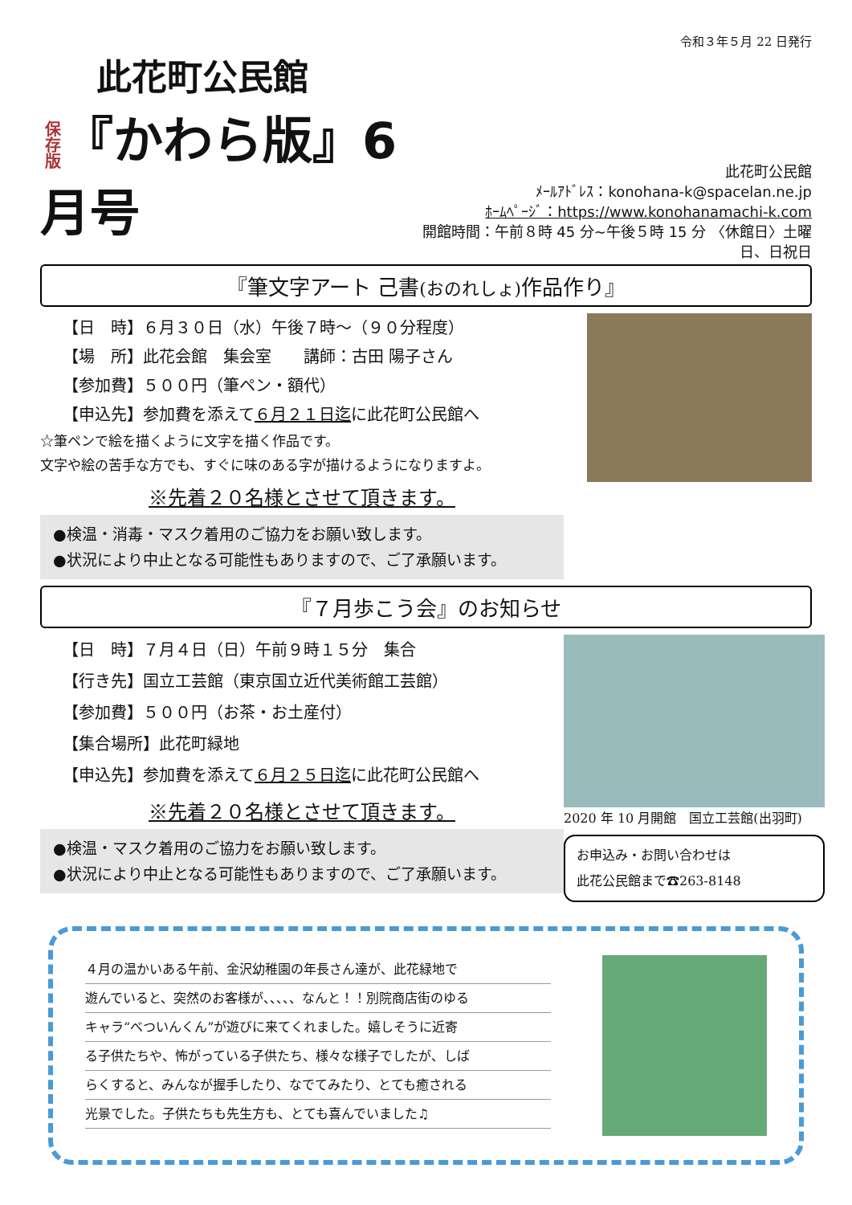令和３年５月 22 日発行
此花町公民館
保存版『かわら版』6月号
此花町公民館
ﾒｰﾙｱﾄﾞﾚｽ：konohana-k@spacelan.ne.jp
ﾎｰﾑﾍﾟｰｼﾞ：https://www.konohanamachi-k.com
開館時間：午前８時 45 分~午後５時 15 分 〈休館日〉土曜日、日祝日
『筆文字アート 己書(おのれしょ) 作品作り』
【日　時】６月３０日（水）午後７時～（９０分程度）
【場　所】此花会館　集会室　　講師：古田 陽子さん
【参加費】５００円（筆ペン・額代）
【申込先】参加費を添えて６月２１日迄に此花町公民館へ
☆筆ペンで絵を描くように文字を描く作品です。
文字や絵の苦手な方でも、すぐに味のある字が描けるようになりますよ。
※先着２０名様とさせて頂きます。
●検温・消毒・マスク着用のご協力をお願い致します。
●状況により中止となる可能性もありますので、ご了承願います。
『７月歩こう会』のお知らせ
【日　時】７月４日（日）午前９時１５分　集合
【行き先】国立工芸館（東京国立近代美術館工芸館）
【参加費】５００円（お茶・お土産付）
【集合場所】此花町緑地
【申込先】参加費を添えて６月２５日迄に此花町公民館へ
※先着２０名様とさせて頂きます。
●検温・マスク着用のご協力をお願い致します。
●状況により中止となる可能性もありますので、ご了承願います。
2020 年 10 月開館　国立工芸館(出羽町)
お申込み・お問い合わせは
此花公民館まで☎263-8148
４月の温かいある午前、金沢幼稚園の年長さん達が、此花緑地で
遊んでいると、突然のお客様が、、、、、なんと！！別院商店街のゆる
キャラ“べついんくん”が遊びに来てくれました。嬉しそうに近寄
る子供たちや、怖がっている子供たち、様々な様子でしたが、しば
らくすると、みんなが握手したり、なでてみたり、とても癒される
光景でした。子供たちも先生方も、とても喜んでいました♫